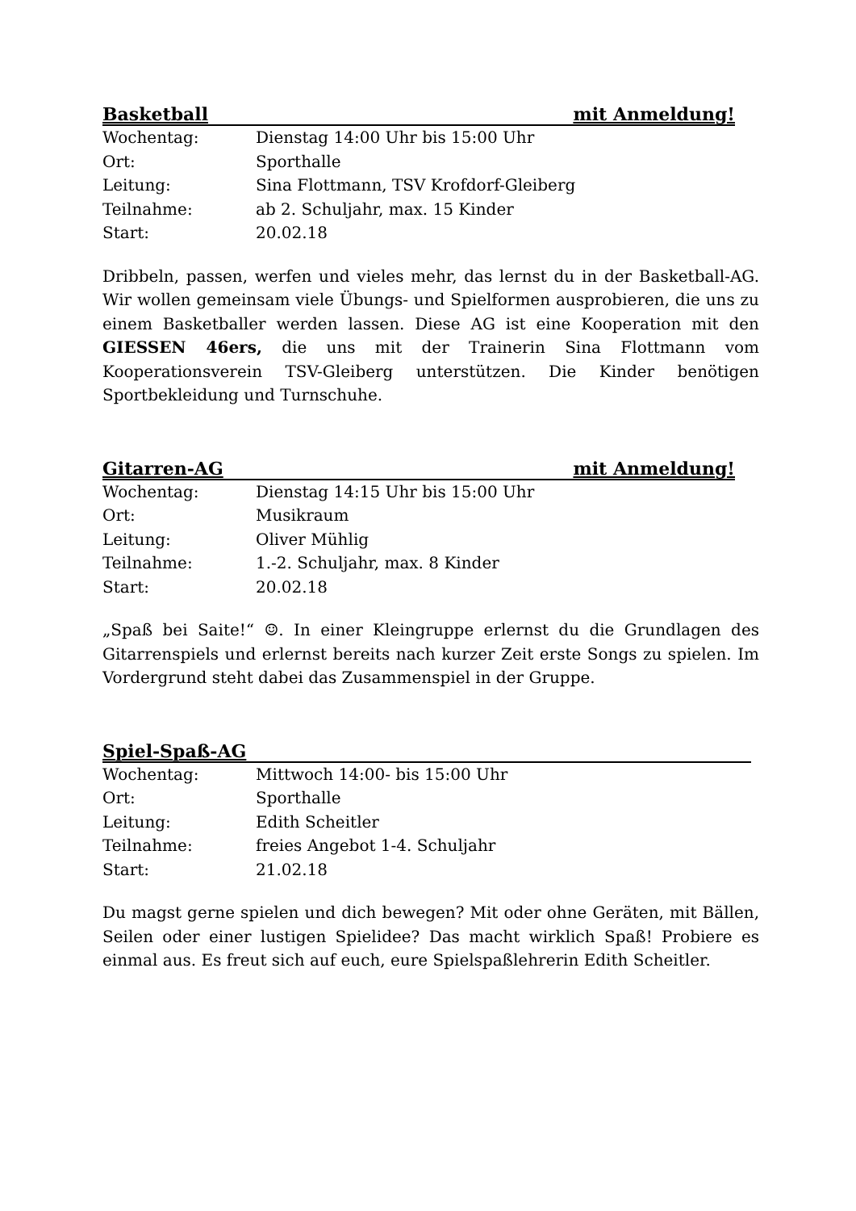Basketball mit Anmeldung!
Wochentag: Dienstag 14:00 Uhr bis 15:00 Uhr
Ort: Sporthalle
Leitung: Sina Flottmann, TSV Krofdorf-Gleiberg
Teilnahme: ab 2. Schuljahr, max. 15 Kinder
Start: 20.02.18
Dribbeln, passen, werfen und vieles mehr, das lernst du in der Basketball-AG. Wir wollen gemeinsam viele Übungs- und Spielformen ausprobieren, die uns zu einem Basketballer werden lassen. Diese AG ist eine Kooperation mit den GIESSEN 46ers, die uns mit der Trainerin Sina Flottmann vom Kooperationsverein TSV-Gleiberg unterstützen. Die Kinder benötigen Sportbekleidung und Turnschuhe.
Gitarren-AG mit Anmeldung!
Wochentag: Dienstag 14:15 Uhr bis 15:00 Uhr
Ort: Musikraum
Leitung: Oliver Mühlig
Teilnahme: 1.-2. Schuljahr, max. 8 Kinder
Start: 20.02.18
„Spaß bei Saite!“ ☺. In einer Kleingruppe erlernst du die Grundlagen des Gitarrenspiels und erlernst bereits nach kurzer Zeit erste Songs zu spielen. Im Vordergrund steht dabei das Zusammenspiel in der Gruppe.
Spiel-Spaß-AG
Wochentag: Mittwoch 14:00- bis 15:00 Uhr
Ort: Sporthalle
Leitung: Edith Scheitler
Teilnahme: freies Angebot 1-4. Schuljahr
Start: 21.02.18
Du magst gerne spielen und dich bewegen? Mit oder ohne Geräten, mit Bällen, Seilen oder einer lustigen Spielidee? Das macht wirklich Spaß! Probiere es einmal aus. Es freut sich auf euch, eure Spielspaßlehrerin Edith Scheitler.